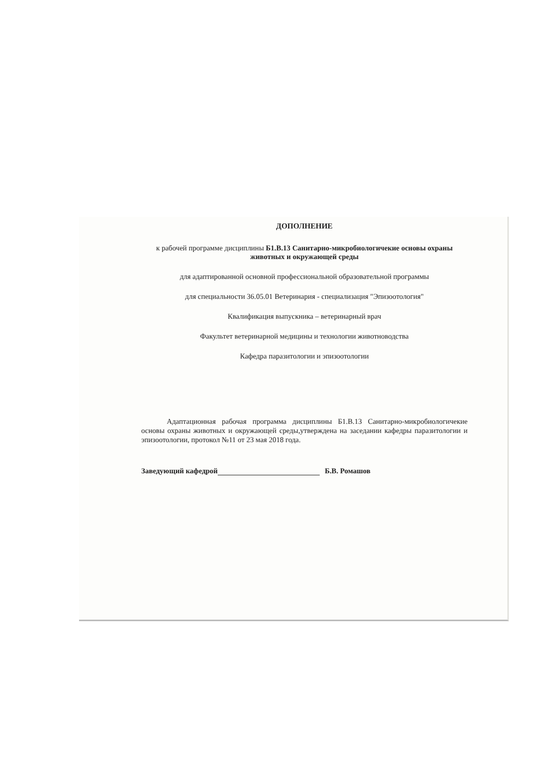ДОПОЛНЕНИЕ
к рабочей программе дисциплины Б1.В.13 Санитарно-микробиологичекие основы охраны животных и окружающей среды
для адаптированной основной профессиональной образовательной программы
для специальности 36.05.01 Ветеринария - специализация "Эпизоотология"
Квалификация выпускника – ветеринарный врач
Факультет ветеринарной медицины и технологии животноводства
Кафедра паразитологии и эпизоотологии
Адаптационная рабочая программа дисциплины Б1.В.13 Санитарно-микробиологичекие основы охраны животных и окружающей среды,утверждена на заседании кафедры паразитологии и эпизоотологии, протокол №11 от 23 мая 2018 года.
Заведующий кафедрой Б.В. Ромашов